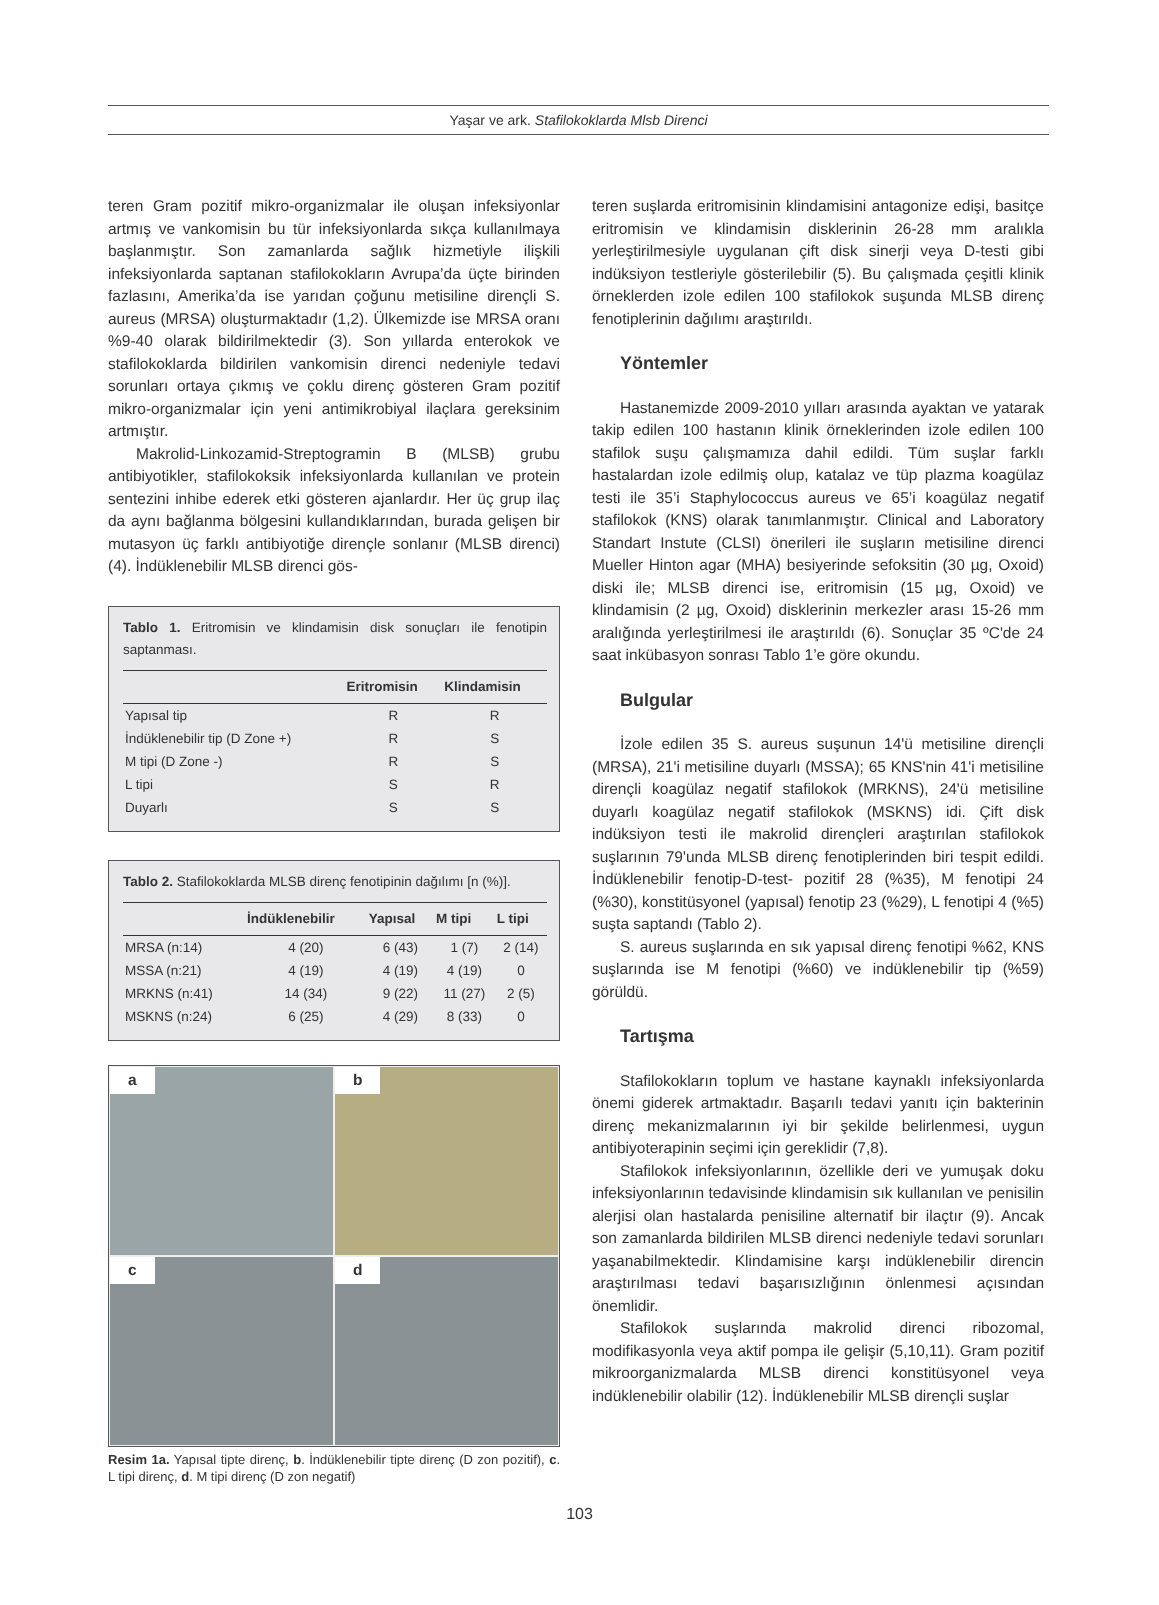Yaşar ve ark. Stafilokoklarda Mlsb Direnci
teren Gram pozitif mikro-organizmalar ile oluşan infeksiyonlar artmış ve vankomisin bu tür infeksiyonlarda sıkça kullanılmaya başlanmıştır. Son zamanlarda sağlık hizmetiyle ilişkili infeksiyonlarda saptanan stafilokokların Avrupa’da üçte birinden fazlasını, Amerika’da ise yarıdan çoğunu metisiline dirençli S. aureus (MRSA) oluşturmaktadır (1,2). Ülkemizde ise MRSA oranı %9-40 olarak bildirilmektedir (3). Son yıllarda enterokok ve stafilokoklarda bildirilen vankomisin direnci nedeniyle tedavi sorunları ortaya çıkmış ve çoklu direnç gösteren Gram pozitif mikro-organizmalar için yeni antimikrobiyal ilaçlara gereksinim artmıştır.
Makrolid-Linkozamid-Streptogramin B (MLSB) grubu antibiyotikler, stafilokoksik infeksiyonlarda kullanılan ve protein sentezini inhibe ederek etki gösteren ajanlardır. Her üç grup ilaç da aynı bağlanma bölgesini kullandıklarından, burada gelişen bir mutasyon üç farklı antibiyotiğe dirençle sonlanır (MLSB direnci) (4). İndüklenebilir MLSB direnci gös-
Tablo 1. Eritromisin ve klindamisin disk sonuçları ile fenotipin saptanması.
| | Eritromisin | Klindamisin |
| --- | --- | --- |
| Yapısal tip | R | R |
| İndüklenebilir tip (D Zone +) | R | S |
| M tipi (D Zone -) | R | S |
| L tipi | S | R |
| Duyarlı | S | S |
Tablo 2. Stafilokoklarda MLSB direnç fenotipinin dağılımı [n (%)].
| | İndüklenebilir | Yapısal | M tipi | L tipi |
| --- | --- | --- | --- | --- |
| MRSA (n:14) | 4 (20) | 6 (43) | 1 (7) | 2 (14) |
| MSSA (n:21) | 4 (19) | 4 (19) | 4 (19) | 0 |
| MRKNS (n:41) | 14 (34) | 9 (22) | 11 (27) | 2 (5) |
| MSKNS (n:24) | 6 (25) | 4 (29) | 8 (33) | 0 |
a
b
c
d
Resim 1a. Yapısal tipte direnç, b. İndüklenebilir tipte direnç (D zon pozitif), c. L tipi direnç, d. M tipi direnç (D zon negatif)
teren suşlarda eritromisinin klindamisini antagonize edişi, basitçe eritromisin ve klindamisin disklerinin 26-28 mm aralıkla yerleştirilmesiyle uygulanan çift disk sinerji veya D-testi gibi indüksiyon testleriyle gösterilebilir (5). Bu çalışmada çeşitli klinik örneklerden izole edilen 100 stafilokok suşunda MLSB direnç fenotiplerinin dağılımı araştırıldı.
Yöntemler
Hastanemizde 2009-2010 yılları arasında ayaktan ve yatarak takip edilen 100 hastanın klinik örneklerinden izole edilen 100 stafilok suşu çalışmamıza dahil edildi. Tüm suşlar farklı hastalardan izole edilmiş olup, katalaz ve tüp plazma koagülaz testi ile 35’i Staphylococcus aureus ve 65’i koagülaz negatif stafilokok (KNS) olarak tanımlanmıştır. Clinical and Laboratory Standart Instute (CLSI) önerileri ile suşların metisiline direnci Mueller Hinton agar (MHA) besiyerinde sefoksitin (30 µg, Oxoid) diski ile; MLSB direnci ise, eritromisin (15 µg, Oxoid) ve klindamisin (2 µg, Oxoid) disklerinin merkezler arası 15-26 mm aralığında yerleştirilmesi ile araştırıldı (6). Sonuçlar 35 ºC'de 24 saat inkübasyon sonrası Tablo 1’e göre okundu.
Bulgular
İzole edilen 35 S. aureus suşunun 14'ü metisiline dirençli (MRSA), 21'i metisiline duyarlı (MSSA); 65 KNS'nin 41'i metisiline dirençli koagülaz negatif stafilokok (MRKNS), 24'ü metisiline duyarlı koagülaz negatif stafilokok (MSKNS) idi. Çift disk indüksiyon testi ile makrolid dirençleri araştırılan stafilokok suşlarının 79'unda MLSB direnç fenotiplerinden biri tespit edildi. İndüklenebilir fenotip-D-test- pozitif 28 (%35), M fenotipi 24 (%30), konstitüsyonel (yapısal) fenotip 23 (%29), L fenotipi 4 (%5) suşta saptandı (Tablo 2).
S. aureus suşlarında en sık yapısal direnç fenotipi %62, KNS suşlarında ise M fenotipi (%60) ve indüklenebilir tip (%59) görüldü.
Tartışma
Stafilokokların toplum ve hastane kaynaklı infeksiyonlarda önemi giderek artmaktadır. Başarılı tedavi yanıtı için bakterinin direnç mekanizmalarının iyi bir şekilde belirlenmesi, uygun antibiyoterapinin seçimi için gereklidir (7,8).
Stafilokok infeksiyonlarının, özellikle deri ve yumuşak doku infeksiyonlarının tedavisinde klindamisin sık kullanılan ve penisilin alerjisi olan hastalarda penisiline alternatif bir ilaçtır (9). Ancak son zamanlarda bildirilen MLSB direnci nedeniyle tedavi sorunları yaşanabilmektedir. Klindamisine karşı indüklenebilir direncin araştırılması tedavi başarısızlığının önlenmesi açısından önemlidir.
Stafilokok suşlarında makrolid direnci ribozomal, modifikasyonla veya aktif pompa ile gelişir (5,10,11). Gram pozitif mikroorganizmalarda MLSB direnci konstitüsyonel veya indüklenebilir olabilir (12). İndüklenebilir MLSB dirençli suşlar
103